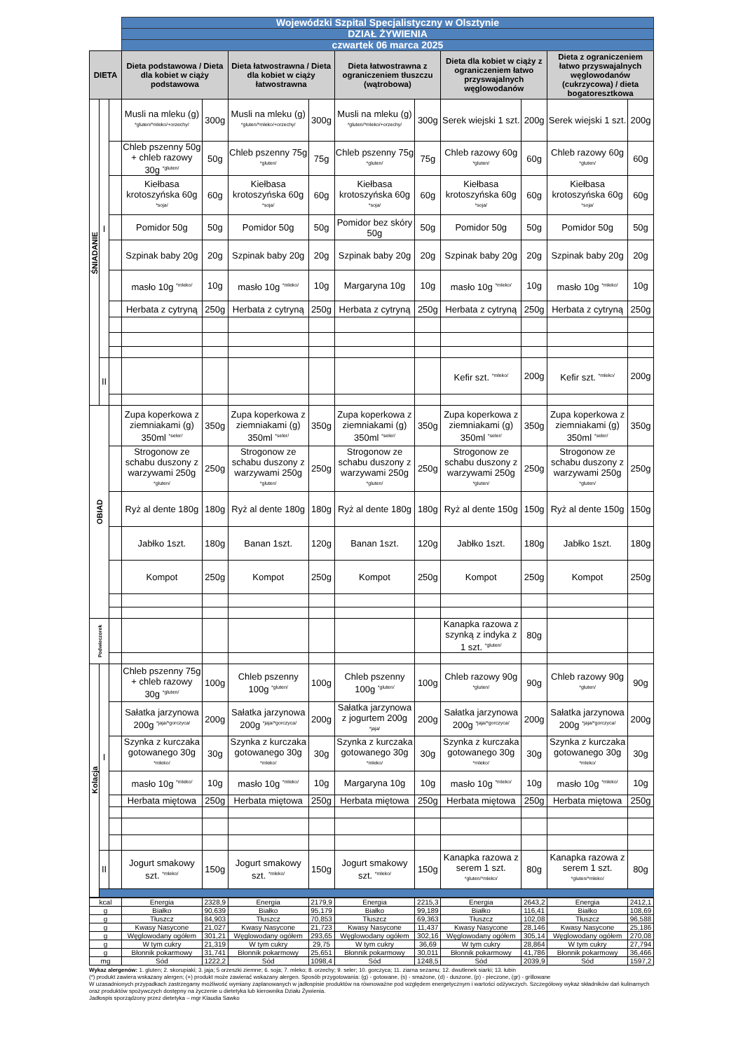| | | | Wojewódzki Szpital Specjalistyczny w Olsztynie | | | | | | | | | |
| | | | DZIAŁ ŻYWIENIA | | | | | | | | | |
| | | | czwartek 06 marca 2025 | | | | | | | | | |
| DIETA | | | Dieta podstawowa / Dieta dla kobiet w ciąży podstawowa | | Dieta łatwostrawna / Dieta dla kobiet w ciąży łatwostrawna | | Dieta łatwostrawna z ograniczeniem tłuszczu (wątrobowa) | | Dieta dla kobiet w ciąży z ograniczeniem łatwo przyswajalnych węglowodanów | | Dieta z ograniczeniem łatwo przyswajalnych węglowodanów (cukrzycowa) / dieta bogatoresztkowa | |
| ŚNIADANIE | I | | Musli na mleku (g) <sup>*gluten/*mleko/+orzechy/</sup> | 300g | Musli na mleku (g) <sup>*gluten/*mleko/+orzechy/</sup> | 300g | Musli na mleku (g) <sup>*gluten/*mleko/+orzechy/</sup> | 300g | Serek wiejski 1 szt. | 200g | Serek wiejski 1 szt. | 200g |
| | | | Chleb pszenny 50g + chleb razowy 30g <sup>*gluten/</sup> | 50g | Chleb pszenny 75g <sup>*gluten/</sup> | 75g | Chleb pszenny 75g <sup>*gluten/</sup> | 75g | Chleb razowy 60g <sup>*gluten/</sup> | 60g | Chleb razowy 60g <sup>*gluten/</sup> | 60g |
| | | | Kiełbasa krotoszyńska 60g <sup>*soja/</sup> | 60g | Kiełbasa krotoszyńska 60g <sup>*soja/</sup> | 60g | Kiełbasa krotoszyńska 60g <sup>*soja/</sup> | 60g | Kiełbasa krotoszyńska 60g <sup>*soja/</sup> | 60g | Kiełbasa krotoszyńska 60g <sup>*soja/</sup> | 60g |
| | | | Pomidor 50g | 50g | Pomidor 50g | 50g | Pomidor bez skóry 50g | 50g | Pomidor 50g | 50g | Pomidor 50g | 50g |
| | | | Szpinak baby 20g | 20g | Szpinak baby 20g | 20g | Szpinak baby 20g | 20g | Szpinak baby 20g | 20g | Szpinak baby 20g | 20g |
| | | | masło 10g <sup>*mleko/</sup> | 10g | masło 10g <sup>*mleko/</sup> | 10g | Margaryna 10g | 10g | masło 10g <sup>*mleko/</sup> | 10g | masło 10g <sup>*mleko/</sup> | 10g |
| | | | Herbata z cytryną | 250g | Herbata z cytryną | 250g | Herbata z cytryną | 250g | Herbata z cytryną | 250g | Herbata z cytryną | 250g |
| | II | | | | | | | | Kefir szt. <sup>*mleko/</sup> | 200g | Kefir szt. <sup>*mleko/</sup> | 200g |
| OBIAD | | | Zupa koperkowa z ziemniakami (g) 350ml <sup>*seler/</sup> | 350g | Zupa koperkowa z ziemniakami (g) 350ml <sup>*seler/</sup> | 350g | Zupa koperkowa z ziemniakami (g) 350ml <sup>*seler/</sup> | 350g | Zupa koperkowa z ziemniakami (g) 350ml <sup>*seler/</sup> | 350g | Zupa koperkowa z ziemniakami (g) 350ml <sup>*seler/</sup> | 350g |
| | | | Strogonow ze schabu duszony z warzywami 250g <sup>*gluten/</sup> | 250g | Strogonow ze schabu duszony z warzywami 250g <sup>*gluten/</sup> | 250g | Strogonow ze schabu duszony z warzywami 250g <sup>*gluten/</sup> | 250g | Strogonow ze schabu duszony z warzywami 250g <sup>*gluten/</sup> | 250g | Strogonow ze schabu duszony z warzywami 250g <sup>*gluten/</sup> | 250g |
| | | | Ryż al dente 180g | 180g | Ryż al dente 180g | 180g | Ryż al dente 180g | 180g | Ryż al dente 150g | 150g | Ryż al dente 150g | 150g |
| | | | Jabłko 1szt. | 180g | Banan 1szt. | 120g | Banan 1szt. | 120g | Jabłko 1szt. | 180g | Jabłko 1szt. | 180g |
| | | | Kompot | 250g | Kompot | 250g | Kompot | 250g | Kompot | 250g | Kompot | 250g |
| Podwieczorek | | | | | | | | | Kanapka razowa z szynką z indyka z 1 szt. <sup>*gluten/</sup> | 80g | | |
| Kolacja | I | | Chleb pszenny 75g + chleb razowy 30g <sup>*gluten/</sup> | 100g | Chleb pszenny 100g <sup>*gluten/</sup> | 100g | Chleb pszenny 100g <sup>*gluten/</sup> | 100g | Chleb razowy 90g <sup>*gluten/</sup> | 90g | Chleb razowy 90g <sup>*gluten/</sup> | 90g |
| | | | Sałatka jarzynowa 200g <sup>*jaja/*gorczyca/</sup> | 200g | Sałatka jarzynowa 200g <sup>*jaja/*gorczyca/</sup> | 200g | Sałatka jarzynowa z jogurtem 200g <sup>*jaja/</sup> | 200g | Sałatka jarzynowa 200g <sup>*jaja/*gorczyca/</sup> | 200g | Sałatka jarzynowa 200g <sup>*jaja/*gorczyca/</sup> | 200g |
| | | | Szynka z kurczaka gotowanego 30g <sup>*mleko/</sup> | 30g | Szynka z kurczaka gotowanego 30g <sup>*mleko/</sup> | 30g | Szynka z kurczaka gotowanego 30g <sup>*mleko/</sup> | 30g | Szynka z kurczaka gotowanego 30g <sup>*mleko/</sup> | 30g | Szynka z kurczaka gotowanego 30g <sup>*mleko/</sup> | 30g |
| | | | masło 10g <sup>*mleko/</sup> | 10g | masło 10g <sup>*mleko/</sup> | 10g | Margaryna 10g | 10g | masło 10g <sup>*mleko/</sup> | 10g | masło 10g <sup>*mleko/</sup> | 10g |
| | | | Herbata miętowa | 250g | Herbata miętowa | 250g | Herbata miętowa | 250g | Herbata miętowa | 250g | Herbata miętowa | 250g |
| | II | | Jogurt smakowy szt. <sup>*mleko/</sup> | 150g | Jogurt smakowy szt. <sup>*mleko/</sup> | 150g | Jogurt smakowy szt. <sup>*mleko/</sup> | 150g | Kanapka razowa z serem 1 szt. <sup>*gluten/*mleko/</sup> | 80g | Kanapka razowa z serem 1 szt. <sup>*gluten/*mleko/</sup> | 80g |
| kcal | Energia | 2328,9 | Energia | 2179,9 | Energia | 2215,3 | Energia | 2643,2 | Energia | 2412,1 |
| g | Białko | 90,639 | Białko | 95,179 | Białko | 99,189 | Białko | 116,41 | Białko | 108,69 |
| g | Tłuszcz | 84,903 | Tłuszcz | 70,853 | Tłuszcz | 69,363 | Tłuszcz | 102,08 | Tłuszcz | 96,588 |
| g | Kwasy Nasycone | 21,027 | Kwasy Nasycone | 21,723 | Kwasy Nasycone | 11,437 | Kwasy Nasycone | 28,146 | Kwasy Nasycone | 25,186 |
| g | Węglowodany ogółem | 301,21 | Węglowodany ogółem | 293,65 | Węglowodany ogółem | 302,16 | Węglowodany ogółem | 305,14 | Węglowodany ogółem | 270,08 |
| g | W tym cukry | 21,319 | W tym cukry | 29,75 | W tym cukry | 36,69 | W tym cukry | 28,864 | W tym cukry | 27,794 |
| g | Błonnik pokarmowy | 31,741 | Błonnik pokarmowy | 25,651 | Błonnik pokarmowy | 30,011 | Błonnik pokarmowy | 41,786 | Błonnik pokarmowy | 36,466 |
| mg | Sód | 1222,2 | Sód | 1098,4 | Sód | 1248,5 | Sód | 2039,9 | Sód | 1597,2 |
Wykaz alergenów: 1. gluten; 2. skorupiaki; 3. jaja; 5 orzeszki ziemne; 6. soja; 7. mleko; 8. orzechy; 9. seler; 10. gorczyca; 11. ziarna sezamu; 12. dwutlenek siarki; 13. łubin
(*) produkt zawiera wskazany alergen; (+) produkt może zawierać wskazany alergen. Sposób przygotowania: (g) - gotowane, (s) - smażone, (d) - duszone, (p) - pieczone, (gr) - grillowane
W uzasadnionych przypadkach zastrzegamy możliwość wymiany zaplanowanych w jadłospisie produktów na równoważne pod względem energetycznym i wartości odżywczych. Szczegółowy wykaz składników dań kulinarnych oraz produktów spożywczych dostępny na życzenie u dietetyka lub kierownika Działu Żywienia.
Jadłospis sporządzony przez dietetyka – mgr Klaudia Sawko